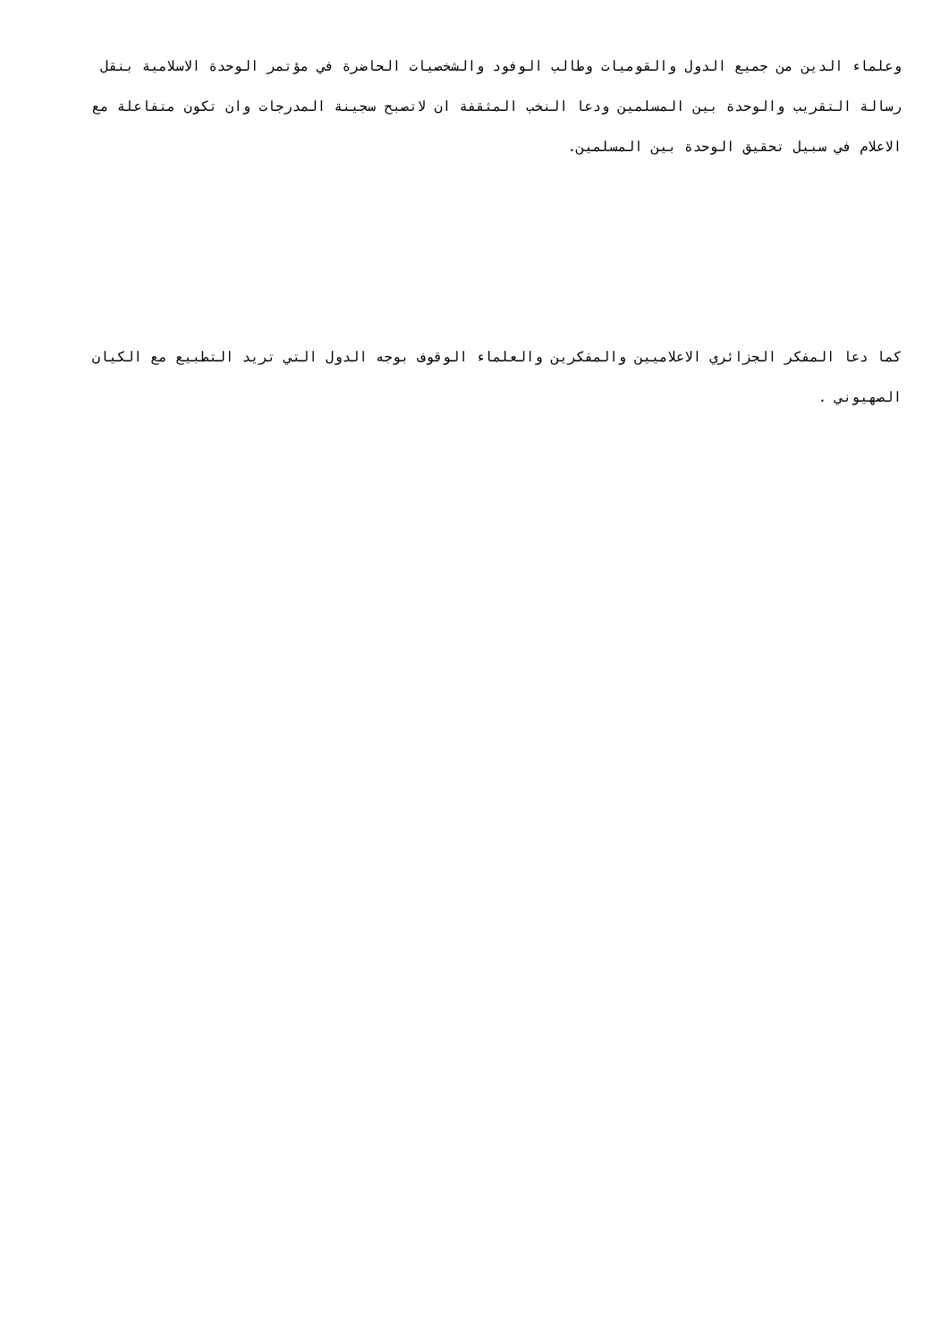وعلماء الدين من جميع الدول والقوميات وطالب الوفود والشخصيات الحاضرة في مؤتمر الوحدة الاسلامية بنقل رسالة التقريب والوحدة بين المسلمين ودعا النخب المثقفة ان لاتصبح سجينة المدرجات وان تكون متفاعلة مع الاعلام في سبيل تحقيق الوحدة بين المسلمين.
كما دعا المفكر الجزائري الاعلاميين والمفكرين والعلماء الوقوف بوجه الدول التي تريد التطبيع مع الكيان الصهيوني .